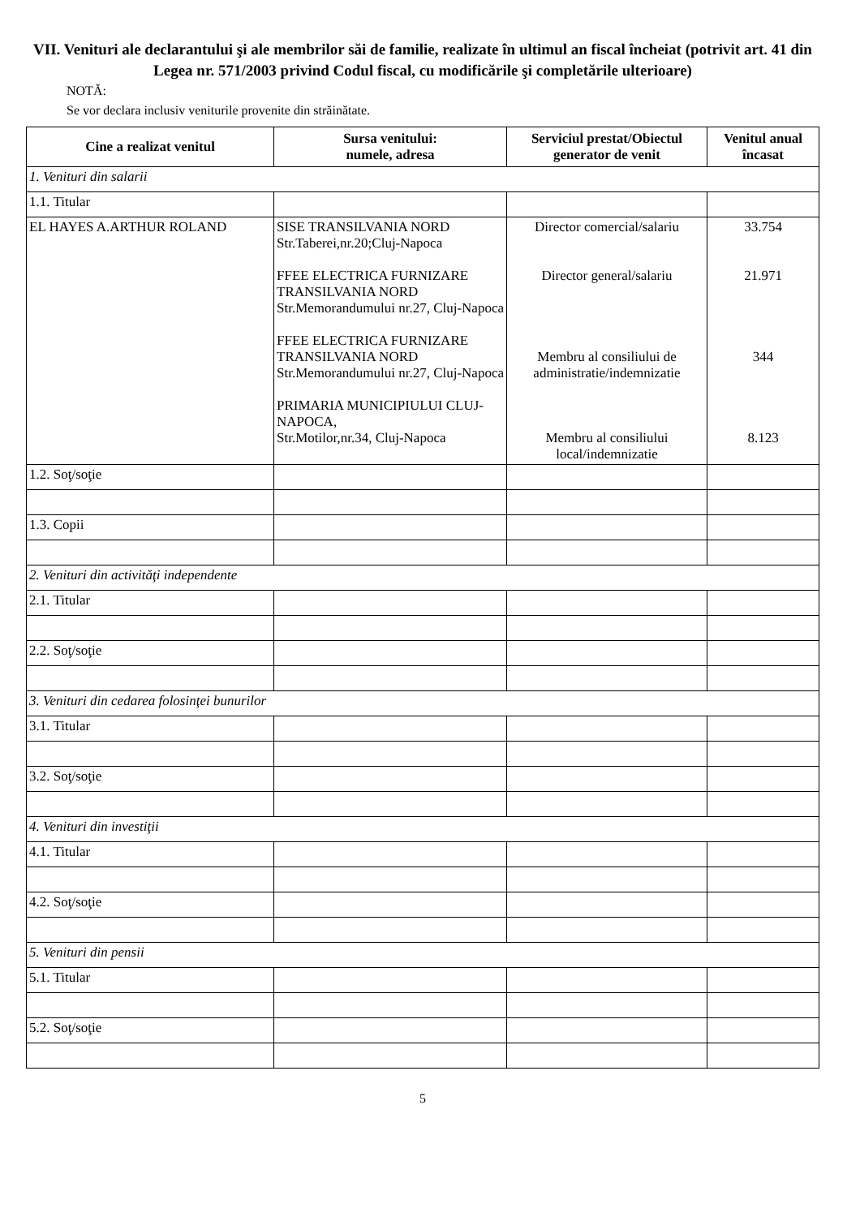VII. Venituri ale declarantului şi ale membrilor săi de familie, realizate în ultimul an fiscal încheiat (potrivit art. 41 din Legea nr. 571/2003 privind Codul fiscal, cu modificările şi completările ulterioare)
NOTĂ:
Se vor declara inclusiv veniturile provenite din străinătate.
| Cine a realizat venitul | Sursa venitului: numele, adresa | Serviciul prestat/Obiectul generator de venit | Venitul anual încasat |
| --- | --- | --- | --- |
| 1. Venituri din salarii | | | |
| 1.1. Titular | | | |
| EL HAYES A.ARTHUR ROLAND | SISE TRANSILVANIA NORD Str.Taberei,nr.20;Cluj-Napoca FFEE ELECTRICA FURNIZARE TRANSILVANIA NORD Str.Memorandumului nr.27, Cluj-Napoca FFEE ELECTRICA FURNIZARE TRANSILVANIA NORD Str.Memorandumului nr.27, Cluj-Napoca PRIMARIA MUNICIPIULUI CLUJ-NAPOCA, Str.Motilor,nr.34, Cluj-Napoca | Director comercial/salariu Director general/salariu Membru al consiliului de administratie/indemnizatie Membru al consiliului local/indemnizatie | 33.754 21.971 344 8.123 |
| 1.2. Soţ/soţie | | | |
| 1.3. Copii | | | |
| 2. Venituri din activităţi independente | | | |
| 2.1. Titular | | | |
| 2.2. Soţ/soţie | | | |
| 3. Venituri din cedarea folosinţei bunurilor | | | |
| 3.1. Titular | | | |
| 3.2. Soţ/soţie | | | |
| 4. Venituri din investiţii | | | |
| 4.1. Titular | | | |
| 4.2. Soţ/soţie | | | |
| 5. Venituri din pensii | | | |
| 5.1. Titular | | | |
| 5.2. Soţ/soţie | | | |
5